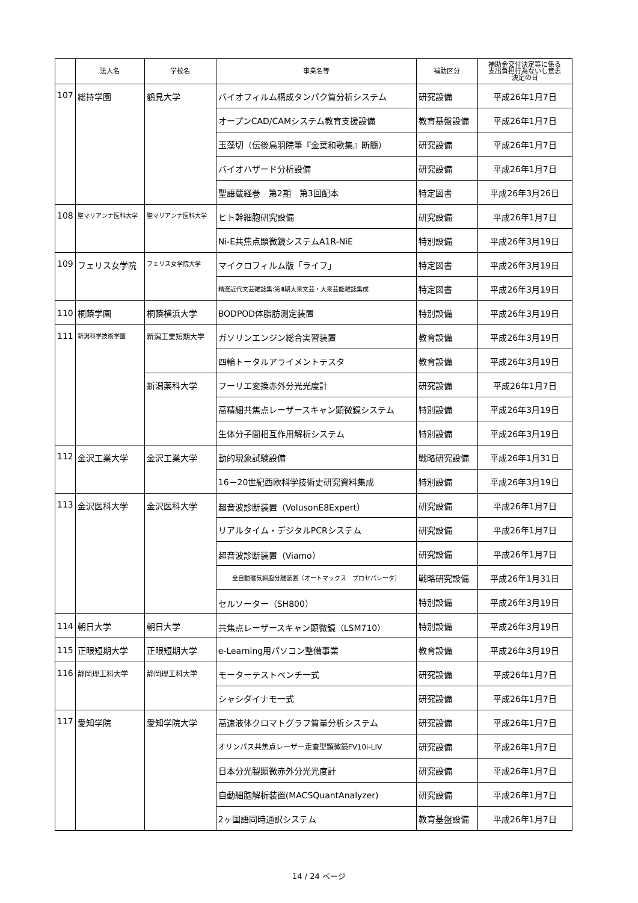| | 法人名 | 学校名 | 事業名等 | 補助区分 | 補助金交付決定等に係る 支出負担行為ないし意志 決定の日 |
| --- | --- | --- | --- | --- | --- |
| 107 | 総持学園 | 鶴見大学 | バイオフィルム構成タンパク質分析システム | 研究設備 | 平成26年1月7日 |
| | | | オープンCAD/CAMシステム教育支援設備 | 教育基盤設備 | 平成26年1月7日 |
| | | | 玉藻切（伝後鳥羽院筆『金葉和歌集』断簡） | 研究設備 | 平成26年1月7日 |
| | | | バイオハザード分析設備 | 研究設備 | 平成26年1月7日 |
| | | | 聖語蔵経巻 第2期 第3回配本 | 特定図書 | 平成26年3月26日 |
| 108 | 聖マリアンナ医科大学 | 聖マリアンナ医科大学 | ヒト幹細胞研究設備 | 研究設備 | 平成26年1月7日 |
| | | | Ni-E共焦点顕微鏡システムA1R-NiE | 特別設備 | 平成26年3月19日 |
| 109 | フェリス女学院 | フェリス女学院大学 | マイクロフィルム版「ライフ」 | 特定図書 | 平成26年3月19日 |
| | | | 精選近代文芸雑誌集:第Ⅲ期大衆文芸・大衆芸能雑誌集成 | 特定図書 | 平成26年3月19日 |
| 110 | 桐蔭学園 | 桐蔭横浜大学 | BODPOD体脂肪測定装置 | 特別設備 | 平成26年3月19日 |
| 111 | 新潟科学技術学園 | 新潟工業短期大学 | ガソリンエンジン総合実習装置 | 教育設備 | 平成26年3月19日 |
| | | | 四輪トータルアライメントテスタ | 教育設備 | 平成26年3月19日 |
| | | 新潟薬科大学 | フーリエ変換赤外分光光度計 | 研究設備 | 平成26年1月7日 |
| | | | 高精細共焦点レーザースキャン顕微鏡システム | 特別設備 | 平成26年3月19日 |
| | | | 生体分子間相互作用解析システム | 特別設備 | 平成26年3月19日 |
| 112 | 金沢工業大学 | 金沢工業大学 | 動的現象試験設備 | 戦略研究設備 | 平成26年1月31日 |
| | | | 16－20世紀西欧科学技術史研究資料集成 | 特別設備 | 平成26年3月19日 |
| 113 | 金沢医科大学 | 金沢医科大学 | 超音波診断装置（VolusonE8Expert） | 研究設備 | 平成26年1月7日 |
| | | | リアルタイム・デジタルPCRシステム | 研究設備 | 平成26年1月7日 |
| | | | 超音波診断装置（Viamo） | 研究設備 | 平成26年1月7日 |
| | | | 全自動磁気細胞分離装置（オートマックス プロセパレータ） | 戦略研究設備 | 平成26年1月31日 |
| | | | セルソーター（SH800） | 特別設備 | 平成26年3月19日 |
| 114 | 朝日大学 | 朝日大学 | 共焦点レーザースキャン顕微鏡（LSM710） | 特別設備 | 平成26年3月19日 |
| 115 | 正眼短期大学 | 正眼短期大学 | e-Learning用パソコン整備事業 | 教育設備 | 平成26年3月19日 |
| 116 | 静岡理工科大学 | 静岡理工科大学 | モーターテストベンチ一式 | 研究設備 | 平成26年1月7日 |
| | | | シャシダイナモ一式 | 研究設備 | 平成26年1月7日 |
| 117 | 愛知学院 | 愛知学院大学 | 高速液体クロマトグラフ質量分析システム | 研究設備 | 平成26年1月7日 |
| | | | オリンパス共焦点レーザー走査型顕微鏡FV10i-LIV | 研究設備 | 平成26年1月7日 |
| | | | 日本分光製顕微赤外分光光度計 | 研究設備 | 平成26年1月7日 |
| | | | 自動細胞解析装置(MACSQuantAnalyzer) | 研究設備 | 平成26年1月7日 |
| | | | 2ヶ国語同時通訳システム | 教育基盤設備 | 平成26年1月7日 |
14 / 24 ページ